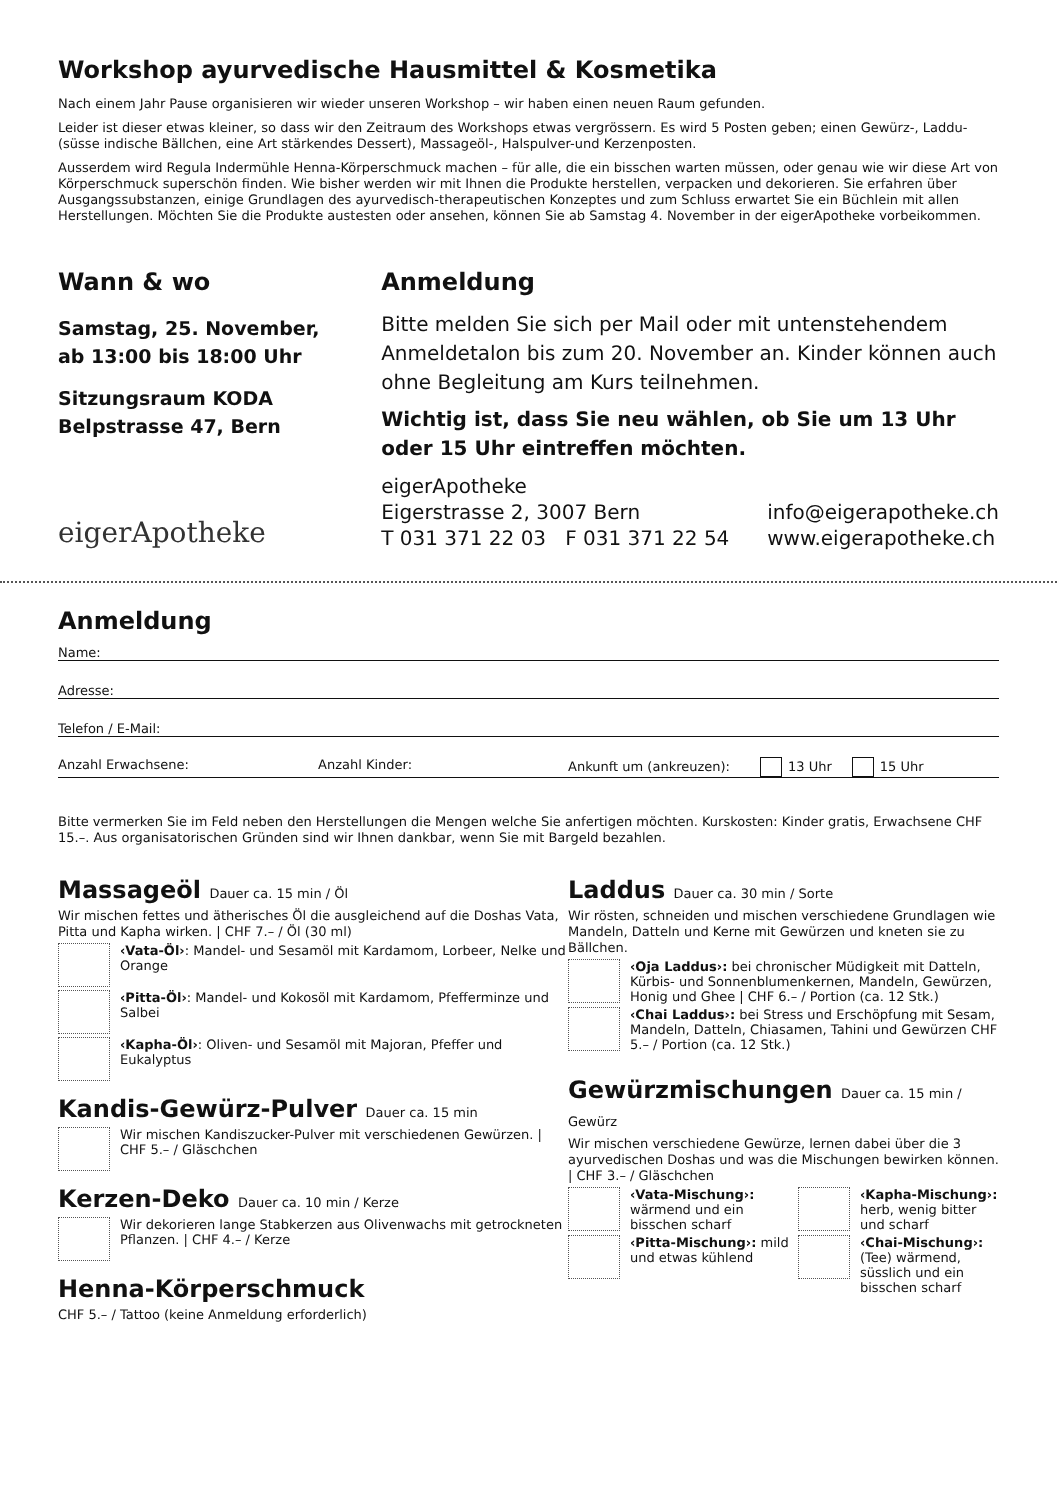Workshop ayurvedische Hausmittel & Kosmetika
Nach einem Jahr Pause organisieren wir wieder unseren Workshop – wir haben einen neuen Raum gefunden.
Leider ist dieser etwas kleiner, so dass wir den Zeitraum des Workshops etwas vergrössern. Es wird 5 Posten geben; einen Gewürz-, Laddu- (süsse indische Bällchen, eine Art stärkendes Dessert), Massageöl-, Halspulver-und Kerzenposten.
Ausserdem wird Regula Indermühle Henna-Körperschmuck machen – für alle, die ein bisschen warten müssen, oder genau wie wir diese Art von Körperschmuck superschön finden. Wie bisher werden wir mit Ihnen die Produkte herstellen, verpacken und dekorieren. Sie erfahren über Ausgangssubstanzen, einige Grundlagen des ayurvedisch-therapeutischen Konzeptes und zum Schluss erwartet Sie ein Büchlein mit allen Herstellungen. Möchten Sie die Produkte austesten oder ansehen, können Sie ab Samstag 4. November in der eigerApotheke vorbeikommen.
Wann & wo
Samstag, 25. November,
ab 13:00 bis 18:00 Uhr
Sitzungsraum KODA
Belpstrasse 47, Bern
eigerApotheke
Anmeldung
Bitte melden Sie sich per Mail oder mit untenstehendem Anmeldetalon bis zum 20. November an. Kinder können auch ohne Begleitung am Kurs teilnehmen.
Wichtig ist, dass Sie neu wählen, ob Sie um 13 Uhr oder 15 Uhr eintreffen möchten.
eigerApotheke
Eigerstrasse 2, 3007 Bern
T 031 371 22 03 F 031 371 22 54
info@eigerapotheke.ch
www.eigerapotheke.ch
Anmeldung
Name:
Adresse:
Telefon / E-Mail:
Anzahl Erwachsene: Anzahl Kinder: Ankunft um (ankreuzen): 13 Uhr 15 Uhr
Bitte vermerken Sie im Feld neben den Herstellungen die Mengen welche Sie anfertigen möchten. Kurskosten: Kinder gratis, Erwachsene CHF 15.–. Aus organisatorischen Gründen sind wir Ihnen dankbar, wenn Sie mit Bargeld bezahlen.
Massageöl Dauer ca. 15 min / Öl
Wir mischen fettes und ätherisches Öl die ausgleichend auf die Doshas Vata, Pitta und Kapha wirken. | CHF 7.– / Öl (30 ml)
‹Vata-Öl›: Mandel- und Sesamöl mit Kardamom, Lorbeer, Nelke und Orange
‹Pitta-Öl›: Mandel- und Kokosöl mit Kardamom, Pfefferminze und Salbei
‹Kapha-Öl›: Oliven- und Sesamöl mit Majoran, Pfeffer und Eukalyptus
Kandis-Gewürz-Pulver Dauer ca. 15 min
Wir mischen Kandiszucker-Pulver mit verschiedenen Gewürzen. | CHF 5.– / Gläschchen
Kerzen-Deko Dauer ca. 10 min / Kerze
Wir dekorieren lange Stabkerzen aus Olivenwachs mit getrockneten Pflanzen. | CHF 4.– / Kerze
Henna-Körperschmuck
CHF 5.– / Tattoo (keine Anmeldung erforderlich)
Laddus Dauer ca. 30 min / Sorte
Wir rösten, schneiden und mischen verschiedene Grundlagen wie Mandeln, Datteln und Kerne mit Gewürzen und kneten sie zu Bällchen.
‹Oja Laddus›: bei chronischer Müdigkeit mit Datteln, Kürbis- und Sonnenblumenkernen, Mandeln, Gewürzen, Honig und Ghee | CHF 6.– / Portion (ca. 12 Stk.)
‹Chai Laddus›: bei Stress und Erschöpfung mit Sesam, Mandeln, Datteln, Chiasamen, Tahini und Gewürzen CHF 5.– / Portion (ca. 12 Stk.)
Gewürzmischungen Dauer ca. 15 min / Gewürz
Wir mischen verschiedene Gewürze, lernen dabei über die 3 ayurvedischen Doshas und was die Mischungen bewirken können. | CHF 3.– / Gläschchen
‹Vata-Mischung›: wärmend und ein bisschen scharf
‹Kapha-Mischung›: herb, wenig bitter und scharf
‹Pitta-Mischung›: mild und etwas kühlend
‹Chai-Mischung›: (Tee) wärmend, süsslich und ein bisschen scharf